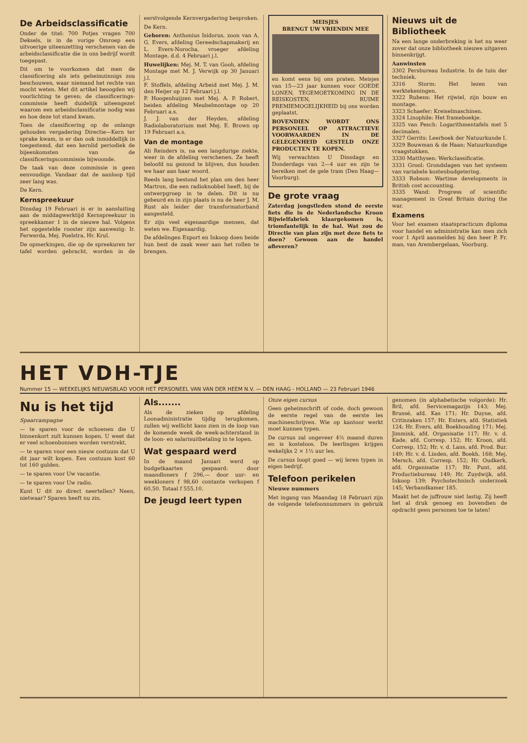De Arbeidsclassificatie
Onder de titel: 700 Potjes vragen 700 Deksels, is in de vorige Omroep een uitvoerige uiteenzetting verschenen van de arbeidsclassificatie die in ons bedrijf wordt toegepast.
Dit om te voorkomen dat men de classificering als iets geheimzinnigs zou beschouwen, waar niemand het rechte van mocht weten. Met dit artikel beoogden wij voorlichting te geven; de classificerings-commissie heeft duidelijk uiteengezet waarom een arbeidsclassificatie nodig was en hoe deze tot stand kwam.
Toen de classificering op de onlangs gehouden vergadering Directie—Kern ter sprake kwam, is er dan ook inmiddellijk in toegestemd, dat een kernlid periodiek de bijeenkomsten van de classificeringscommissie bijwoonde.
De taak van deze commissie is geen eenvoudige. Vandaar dat de aanloop tijd zeer lang was.
De Kern.
Kernspreekuur
Dinsdag 19 Februari is er in aansluiting aan de middagwerktijd Kernspreekuur in spreekkamer 1 in de nieuwe hal. Volgens het opgestelde rooster zijn aanwezig: Ir. Ferwerda, Mej. Poelstra, Hr. Krul.
De opmerkingen, die op de spreekuren ter tafel worden gebracht, worden in de eerstvolgende Kernvergadering besproken.
De Kern.
Geboren: Anthonius Isidorus, zoon van A. G. Evers, afdeling Gereedschapmakerij en L. Evers-Norocha, vroeger afdeling Montage, d.d. 4 Februari j.l.
Huwelijken: Mej. M. T. van Gooh, afdeling Montage met M. J. Verwijk op 30 Januari j.l.
F. Stoffels, afdeling Arbeid met Mej. J. M. den Heijer op 12 Februari j.l.
P. Hoogenhuijzen met Mej. A. P. Robert, beiden afdeling Meubelmontage op 20 Februari a.s.
J. J. van der Heyden, afdeling Radiolaboratorium met Mej. E. Brown op 19 Februari a.s.
Van de montage
Ali Reinders is, na een langdurige ziekte, weer in de afdeling verschenen. Ze heeft beloofd nu gezond te blijven, dus houden we haar aan haar woord.
Reeds lang bestond het plan om den heer Martron, die een radioknobbel heeft, bij de ontwerpgroep in te delen. Dit is nu gebeurd en in zijn plaats is nu de heer J. M. Rust als leider der transformatorband aangesteld.
Er zijn veel eigenaardige mensen, dat weten we. Eigenaardig.
De afdelingen Export en Inkoop doen beide hun best de zaak weer aan het rollen te brengen.
MEISJES
BRENGT UW VRIENDIN MEE
en komt eens bij ons praten. Meisjes van 15—23 jaar kunnen voor GOEDE LONEN, TEGEMOETKOMING IN DE REISKOSTEN, RUIME PREMIEMOGELIJKHEID bij ons worden geplaatst.
BOVENDIEN WORDT ONS PERSONEEL OP ATTRACTIEVE VOORWAARDEN IN DE GELEGENHEID GESTELD ONZE PRODUCTEN TE KOPEN.
Wij verwachten U Dinsdags en Donderdags van 2—4 uur en zijn te bereiken met de gele tram (Den Haag—Voorburg).
De grote vraag
Zaterdag jongstleden stond de eerste fiets die in de Nederlandsche Kroon Rijwielfabriek klaargekomen is, triomfantelijk in de hal. Wat zou de Directie van plan zijn met deze fiets te doen? Gewoon aan de handel afleveren?
Nieuws uit de Bibliotheek
Na een lange onderbreking is het nu weer zover dat onze bibliotheek nieuwe uitgaven binnenkrijgt.
Aanwinsten
3302 Persbureau Industrie. In de tuin der techniek.
3316 Storm: Het lezen van werktekeningen.
3322 Rubens: Het rijwiel, zijn bouw en montage.
3323 Schaefer: Kreiselmaschinen.
3324 Linophile: Het frameboekje.
3325 van Pesch: Logarithmentafels met 5 decimalen.
3327 Gerrits: Leerboek der Natuurkunde I.
3329 Bouwman & de Haan: Natuurkundige vraagstukken.
3330 Matthysen: Werkclassificatie.
3331 Grool: Grondslagen van het systeem van variabele kostenbudgetering.
3333 Robson: Wartime developments in British cost accounting.
3335 Wand: Progress of scientific management in Great Britain during the war.
Examens
Voor het examen staatspracticum diploma voor handel en administratie kan men zich voor 1 April aanmelden bij den heer P. Fr. man, van Arembergelaan, Voorburg.
HET VDH-TJE
Nummer 15 — WEEKELIJKS NIEUWSBLAD VOOR HET PERSONEEL VAN VAN DER HEEM N.V. — DEN HAAG - HOLLAND — 23 Februari 1946
Nu is het tijd
Spaarcampagne
— te sparen voor de schoenen die U binnenkort zult kunnen kopen. U weet dat er veel schoenbonnen worden verstrekt.
— te sparen voor een nieuw costuum dat U dit jaar wilt kopen. Een costuum kost 60 tot 160 gulden.
— te sparen voor Uw vacantie.
— te sparen voor Uw radio.
Kunt U dit zo direct neertellen? Neen, nietwaar? Sparen heeft nu zin.
Als.......
Als de zieken op afdeling Loonadministratie tijdig terugkomen, zullen wij wellicht kans zien in de loop van de komende week de week-achterstand in de loon- en salarisuitbetaling in te lopen.
Wat gespaard werd
In de maand Januari werd op budgetkaarten gespaard: door maandloners f 296,— door uur- en weekloners f 98,60 contante verkopen f 60,50. Totaal f 555,10.
De jeugd leert typen
Onze eigen cursus
Geen geheimschrift of code, doch gewoon de eerste regel van de eerste les machineschrijven. Wie op kantoor werkt moet kunnen typen.
De cursus zal ongeveer 4½ maand duren en is kosteloos. De leerlingen krijgen wekelijks 2 × 1½ uur les.
De cursus loopt goed — wij leren typen in eigen bedrijf.
Telefoon perikelen
Nieuwe nummers
Met ingang van Maandag 18 Februari zijn de volgende telefoonnummers in gebruik genomen (in alphabetische volgorde): Hr. Bril, afd. Servicemagazijn 143; Mej. Brussé, afd. Kas 171; Hr. Duyne, afd. Critiszaken 157; Hr. Enters, afd. Statistiek 124; Hr. Evers, afd. Boekhouding 171; Mej. Jimmink, afd. Organisatie 117; Hr. v. d. Kade, afd. Corresp. 152; Hr. Kroon, afd. Corresp. 152; Hr. v. d. Lans, afd. Prod. Bur. 149; Hr. v. d. Linden, afd. Boekh. 168; Mej. Mersch, afd. Corresp. 152; Hr. Oudkerk, afd. Organisatie 117; Hr. Punt, afd. Productiebureau 149; Hr. Zuydwijk, afd. Inkoop 139; Psychotechnisch onderzoek 145; Verbandkamer 185.
Maakt het de juffrouw niet lastig. Zij heeft het al druk genoeg en bovendien de opdracht geen personen toe te laten!